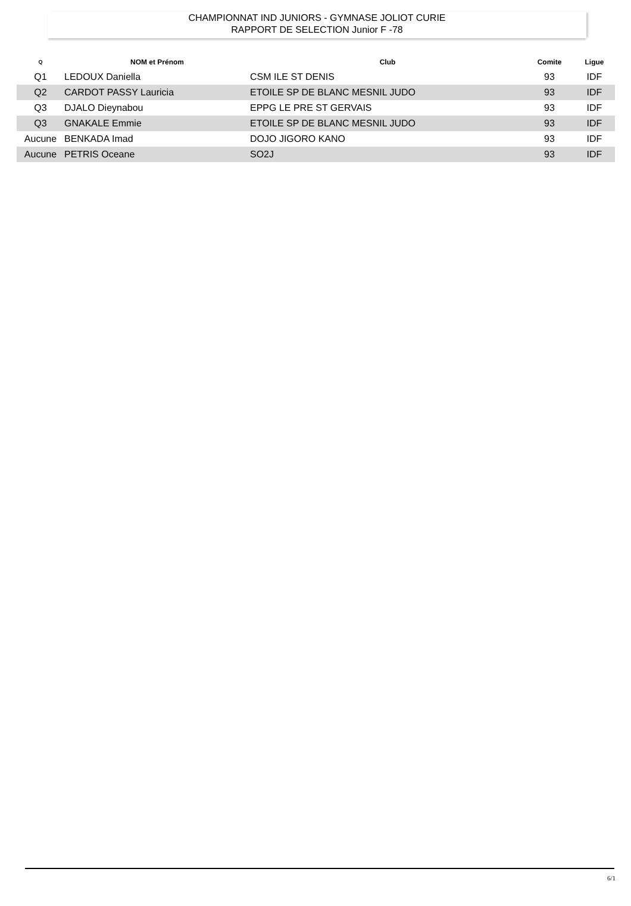CHAMPIONNAT IND JUNIORS - GYMNASE JOLIOT CURIE
RAPPORT DE SELECTION Junior F -78
| Q | NOM et Prénom | Club | Comite | Ligue |
| --- | --- | --- | --- | --- |
| Q1 | LEDOUX Daniella | CSM ILE ST DENIS | 93 | IDF |
| Q2 | CARDOT PASSY Lauricia | ETOILE SP DE BLANC MESNIL JUDO | 93 | IDF |
| Q3 | DJALO Dieynabou | EPPG LE PRE ST GERVAIS | 93 | IDF |
| Q3 | GNAKALE Emmie | ETOILE SP DE BLANC MESNIL JUDO | 93 | IDF |
| Aucune | BENKADA Imad | DOJO JIGORO KANO | 93 | IDF |
| Aucune | PETRIS Oceane | SO2J | 93 | IDF |
6/1